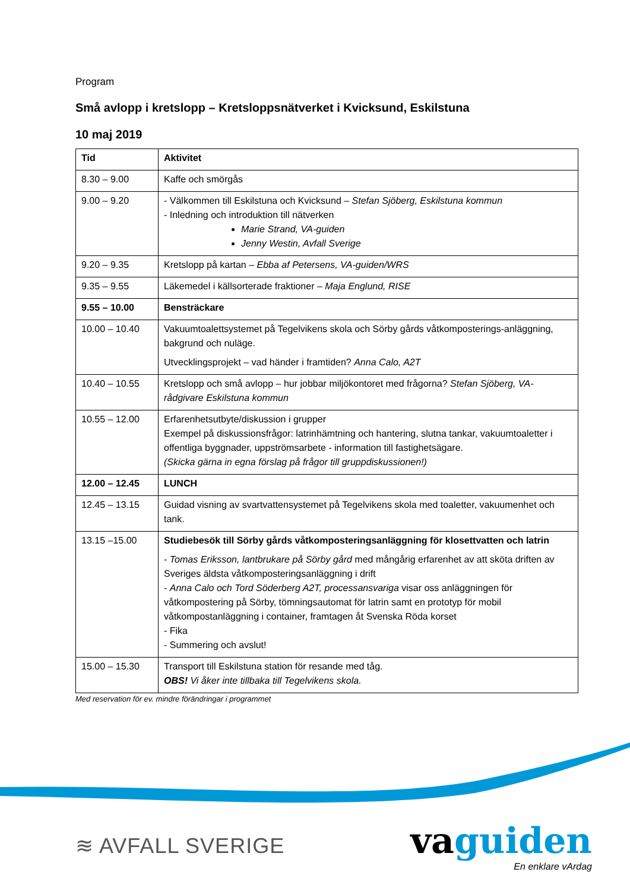Program
Små avlopp i kretslopp – Kretsloppsnätverket i Kvicksund, Eskilstuna
10 maj 2019
| Tid | Aktivitet |
| --- | --- |
| 8.30 – 9.00 | Kaffe och smörgås |
| 9.00 – 9.20 | - Välkommen till Eskilstuna och Kvicksund – Stefan Sjöberg, Eskilstuna kommun - Inledning och introduktion till nätverken Marie Strand, VA-guiden Jenny Westin, Avfall Sverige |
| 9.20 – 9.35 | Kretslopp på kartan – Ebba af Petersens, VA-guiden/WRS |
| 9.35 – 9.55 | Läkemedel i källsorterade fraktioner – Maja Englund, RISE |
| 9.55 – 10.00 | Bensträckare |
| 10.00 – 10.40 | Vakuumtoalettsystemet på Tegelvikens skola och Sörby gårds våtkomposterings-anläggning, bakgrund och nuläge. Utvecklingsprojekt – vad händer i framtiden? Anna Calo, A2T |
| 10.40 – 10.55 | Kretslopp och små avlopp – hur jobbar miljökontoret med frågorna? Stefan Sjöberg, VA-rådgivare Eskilstuna kommun |
| 10.55 – 12.00 | Erfarenhetsutbyte/diskussion i grupper Exempel på diskussionsfrågor: latrinhämtning och hantering, slutna tankar, vakuumtoaletter i offentliga byggnader, uppströmsarbete - information till fastighetsägare. (Skicka gärna in egna förslag på frågor till gruppdiskussionen!) |
| 12.00 – 12.45 | LUNCH |
| 12.45 – 13.15 | Guidad visning av svartvattensystemet på Tegelvikens skola med toaletter, vakuumenhet och tank. |
| 13.15 –15.00 | Studiebesök till Sörby gårds våtkomposteringsanläggning för klosettvatten och latrin - Tomas Eriksson, lantbrukare på Sörby gård med mångårig erfarenhet av att sköta driften av Sveriges äldsta våtkomposteringsanläggning i drift - Anna Calo och Tord Söderberg A2T, processansvariga visar oss anläggningen för våtkompostering på Sörby, tömningsautomat för latrin samt en prototyp för mobil våtkompostanläggning i container, framtagen åt Svenska Röda korset - Fika - Summering och avslut! |
| 15.00 – 15.30 | Transport till Eskilstuna station för resande med tåg. OBS! Vi åker inte tillbaka till Tegelvikens skola. |
Med reservation för ev. mindre förändringar i programmet
≋ AVFALL SVERIGE
vaguiden
En enklare vArdag